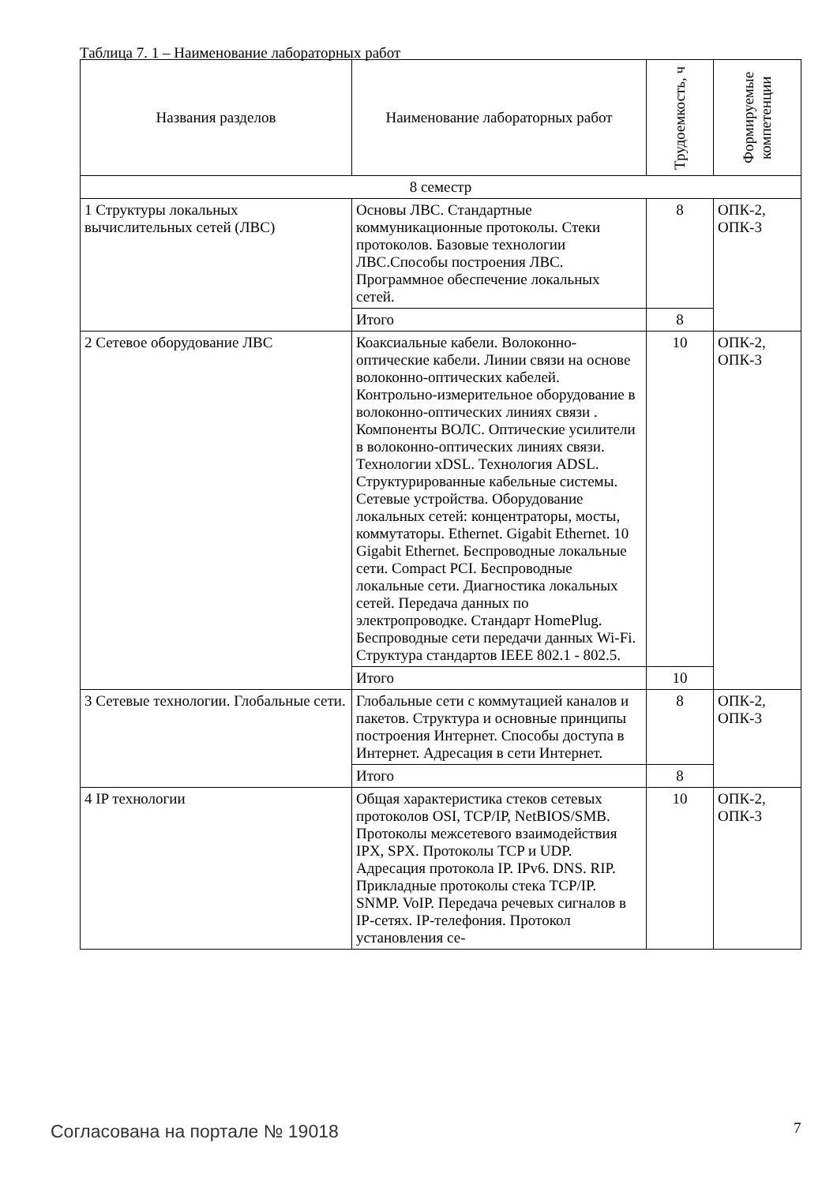Таблица 7. 1 – Наименование лабораторных работ
| Названия разделов | Наименование лабораторных работ | Трудоемкость, ч | Формируемые компетенции |
| --- | --- | --- | --- |
| 8 семестр | | | |
| 1 Структуры локальных вычислительных сетей (ЛВС) | Основы ЛВС. Стандартные коммуникационные протоколы. Стеки протоколов. Базовые технологии ЛВС.Способы построения ЛВС. Программное обеспечение локальных сетей. | 8 | ОПК-2, ОПК-3 |
| | Итого | 8 | |
| 2 Сетевое оборудование ЛВС | Коаксиальные кабели. Волоконно-оптические кабели. Линии связи на основе волоконно-оптических кабелей. Контрольно-измерительное оборудование в волоконно-оптических линиях связи . Компоненты ВОЛС. Оптические усилители в волоконно-оптических линиях связи. Технологии xDSL. Технология ADSL. Структурированные кабельные системы. Сетевые устройства. Оборудование локальных сетей: концентраторы, мосты, коммутаторы. Ethernet. Gigabit Ethernet. 10 Gigabit Ethernet. Беспроводные локальные сети. Compact PCI. Беспроводные локальные сети. Диагностика локальных сетей. Передача данных по электропроводке. Стандарт HomePlug. Беспроводные сети передачи данных Wi-Fi. Структура стандартов IEEE 802.1 - 802.5. | 10 | ОПК-2, ОПК-3 |
| | Итого | 10 | |
| 3 Сетевые технологии. Глобальные сети. | Глобальные сети с коммутацией каналов и пакетов. Структура и основные принципы построения Интернет. Способы доступа в Интернет. Адресация в сети Интернет. | 8 | ОПК-2, ОПК-3 |
| | Итого | 8 | |
| 4 IP технологии | Общая характеристика стеков сетевых протоколов OSI, TCP/IP, NetBIOS/SMB. Протоколы межсетевого взаимодействия IPX, SPX. Протоколы TCP и UDP. Адресация протокола IP. IPv6. DNS. RIP. Прикладные протоколы стека TCP/IP. SNMP. VoIP. Передача речевых сигналов в IP-сетях. IP-телефония. Протокол установления се- | 10 | ОПК-2, ОПК-3 |
Согласована на портале № 19018 7